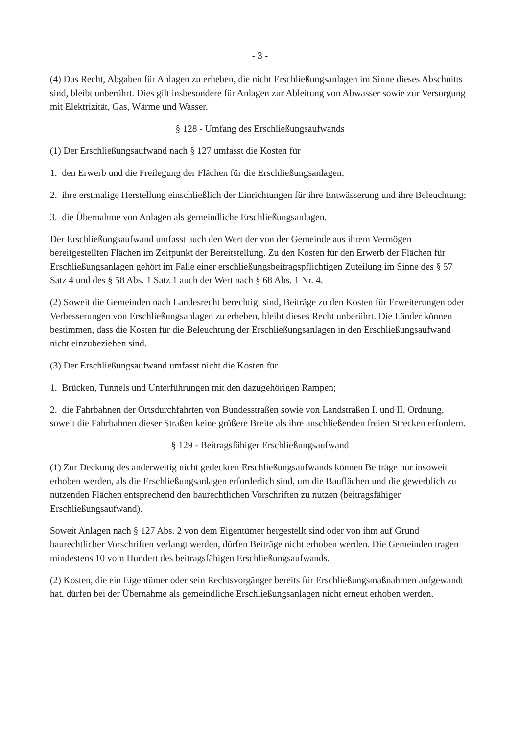- 3 -
(4) Das Recht, Abgaben für Anlagen zu erheben, die nicht Erschließungsanlagen im Sinne dieses Abschnitts sind, bleibt unberührt. Dies gilt insbesondere für Anlagen zur Ableitung von Abwasser sowie zur Versorgung mit Elektrizität, Gas, Wärme und Wasser.
§ 128 - Umfang des Erschließungsaufwands
(1) Der Erschließungsaufwand nach § 127 umfasst die Kosten für
1. den Erwerb und die Freilegung der Flächen für die Erschließungsanlagen;
2. ihre erstmalige Herstellung einschließlich der Einrichtungen für ihre Entwässerung und ihre Beleuchtung;
3. die Übernahme von Anlagen als gemeindliche Erschließungsanlagen.
Der Erschließungsaufwand umfasst auch den Wert der von der Gemeinde aus ihrem Vermögen bereitgestellten Flächen im Zeitpunkt der Bereitstellung. Zu den Kosten für den Erwerb der Flächen für Erschließungsanlagen gehört im Falle einer erschließungsbeitragspflichtigen Zuteilung im Sinne des § 57 Satz 4 und des § 58 Abs. 1 Satz 1 auch der Wert nach § 68 Abs. 1 Nr. 4.
(2) Soweit die Gemeinden nach Landesrecht berechtigt sind, Beiträge zu den Kosten für Erweiterungen oder Verbesserungen von Erschließungsanlagen zu erheben, bleibt dieses Recht unberührt. Die Länder können bestimmen, dass die Kosten für die Beleuchtung der Erschließungsanlagen in den Erschließungsaufwand nicht einzubeziehen sind.
(3) Der Erschließungsaufwand umfasst nicht die Kosten für
1. Brücken, Tunnels und Unterführungen mit den dazugehörigen Rampen;
2. die Fahrbahnen der Ortsdurchfahrten von Bundesstraßen sowie von Landstraßen I. und II. Ordnung, soweit die Fahrbahnen dieser Straßen keine größere Breite als ihre anschließenden freien Strecken erfordern.
§ 129 - Beitragsfähiger Erschließungsaufwand
(1) Zur Deckung des anderweitig nicht gedeckten Erschließungsaufwands können Beiträge nur insoweit erhoben werden, als die Erschließungsanlagen erforderlich sind, um die Bauflächen und die gewerblich zu nutzenden Flächen entsprechend den baurechtlichen Vorschriften zu nutzen (beitragsfähiger Erschließungsaufwand).
Soweit Anlagen nach § 127 Abs. 2 von dem Eigentümer hergestellt sind oder von ihm auf Grund baurechtlicher Vorschriften verlangt werden, dürfen Beiträge nicht erhoben werden. Die Gemeinden tragen mindestens 10 vom Hundert des beitragsfähigen Erschließungsaufwands.
(2) Kosten, die ein Eigentümer oder sein Rechtsvorgänger bereits für Erschließungsmaßnahmen aufgewandt hat, dürfen bei der Übernahme als gemeindliche Erschließungsanlagen nicht erneut erhoben werden.